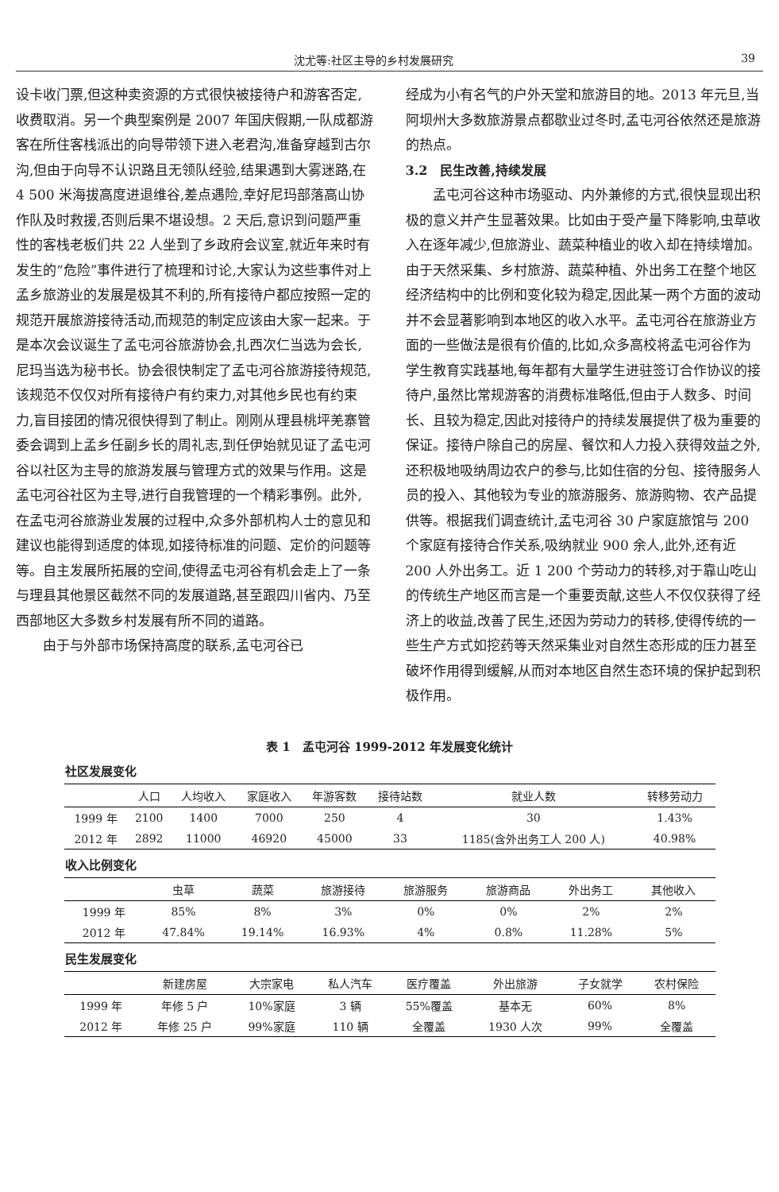沈尤等:社区主导的乡村发展研究 39
设卡收门票,但这种卖资源的方式很快被接待户和游客否定,收费取消。另一个典型案例是 2007 年国庆假期,一队成都游客在所住客栈派出的向导带领下进入老君沟,准备穿越到古尔沟,但由于向导不认识路且无领队经验,结果遇到大雾迷路,在 4 500 米海拔高度进退维谷,差点遇险,幸好尼玛部落高山协作队及时救援,否则后果不堪设想。2 天后,意识到问题严重性的客栈老板们共 22 人坐到了乡政府会议室,就近年来时有发生的“危险”事件进行了梳理和讨论,大家认为这些事件对上孟乡旅游业的发展是极其不利的,所有接待户都应按照一定的规范开展旅游接待活动,而规范的制定应该由大家一起来。于是本次会议诞生了孟屯河谷旅游协会,扎西次仁当选为会长,尼玛当选为秘书长。协会很快制定了孟屯河谷旅游接待规范,该规范不仅仅对所有接待户有约束力,对其他乡民也有约束力,盲目接团的情况很快得到了制止。刚刚从理县桃坪羌寨管委会调到上孟乡任副乡长的周礼志,到任伊始就见证了孟屯河谷以社区为主导的旅游发展与管理方式的效果与作用。这是孟屯河谷社区为主导,进行自我管理的一个精彩事例。此外,在孟屯河谷旅游业发展的过程中,众多外部机构人士的意见和建议也能得到适度的体现,如接待标准的问题、定价的问题等等。自主发展所拓展的空间,使得孟屯河谷有机会走上了一条与理县其他景区截然不同的发展道路,甚至跟四川省内、乃至西部地区大多数乡村发展有所不同的道路。
由于与外部市场保持高度的联系,孟屯河谷已
经成为小有名气的户外天堂和旅游目的地。2013 年元旦,当阿坝州大多数旅游景点都歇业过冬时,孟屯河谷依然还是旅游的热点。
3.2　民生改善,持续发展
孟屯河谷这种市场驱动、内外兼修的方式,很快显现出积极的意义并产生显著效果。比如由于受产量下降影响,虫草收入在逐年减少,但旅游业、蔬菜种植业的收入却在持续增加。由于天然采集、乡村旅游、蔬菜种植、外出务工在整个地区经济结构中的比例和变化较为稳定,因此某一两个方面的波动并不会显著影响到本地区的收入水平。孟屯河谷在旅游业方面的一些做法是很有价值的,比如,众多高校将孟屯河谷作为学生教育实践基地,每年都有大量学生进驻签订合作协议的接待户,虽然比常规游客的消费标准略低,但由于人数多、时间长、且较为稳定,因此对接待户的持续发展提供了极为重要的保证。接待户除自己的房屋、餐饮和人力投入获得效益之外,还积极地吸纳周边农户的参与,比如住宿的分包、接待服务人员的投入、其他较为专业的旅游服务、旅游购物、农产品提供等。根据我们调查统计,孟屯河谷 30 户家庭旅馆与 200 个家庭有接待合作关系,吸纳就业 900 余人,此外,还有近 200 人外出务工。近 1 200 个劳动力的转移,对于靠山吃山的传统生产地区而言是一个重要贡献,这些人不仅仅获得了经济上的收益,改善了民生,还因为劳动力的转移,使得传统的一些生产方式如挖药等天然采集业对自然生态形成的压力甚至破坏作用得到缓解,从而对本地区自然生态环境的保护起到积极作用。
表 1　孟屯河谷 1999-2012 年发展变化统计
社区发展变化
| | 人口 | 人均收入 | 家庭收入 | 年游客数 | 接待站数 | 就业人数 | 转移劳动力 |
| --- | --- | --- | --- | --- | --- | --- | --- |
| 1999 年 | 2100 | 1400 | 7000 | 250 | 4 | 30 | 1.43% |
| 2012 年 | 2892 | 11000 | 46920 | 45000 | 33 | 1185(含外出务工人 200 人) | 40.98% |
收入比例变化
| | 虫草 | 蔬菜 | 旅游接待 | 旅游服务 | 旅游商品 | 外出务工 | 其他收入 |
| --- | --- | --- | --- | --- | --- | --- | --- |
| 1999 年 | 85% | 8% | 3% | 0% | 0% | 2% | 2% |
| 2012 年 | 47.84% | 19.14% | 16.93% | 4% | 0.8% | 11.28% | 5% |
民生发展变化
| | 新建房屋 | 大宗家电 | 私人汽车 | 医疗覆盖 | 外出旅游 | 子女就学 | 农村保险 |
| --- | --- | --- | --- | --- | --- | --- | --- |
| 1999 年 | 年修 5 户 | 10%家庭 | 3 辆 | 55%覆盖 | 基本无 | 60% | 8% |
| 2012 年 | 年修 25 户 | 99%家庭 | 110 辆 | 全覆盖 | 1930 人次 | 99% | 全覆盖 |